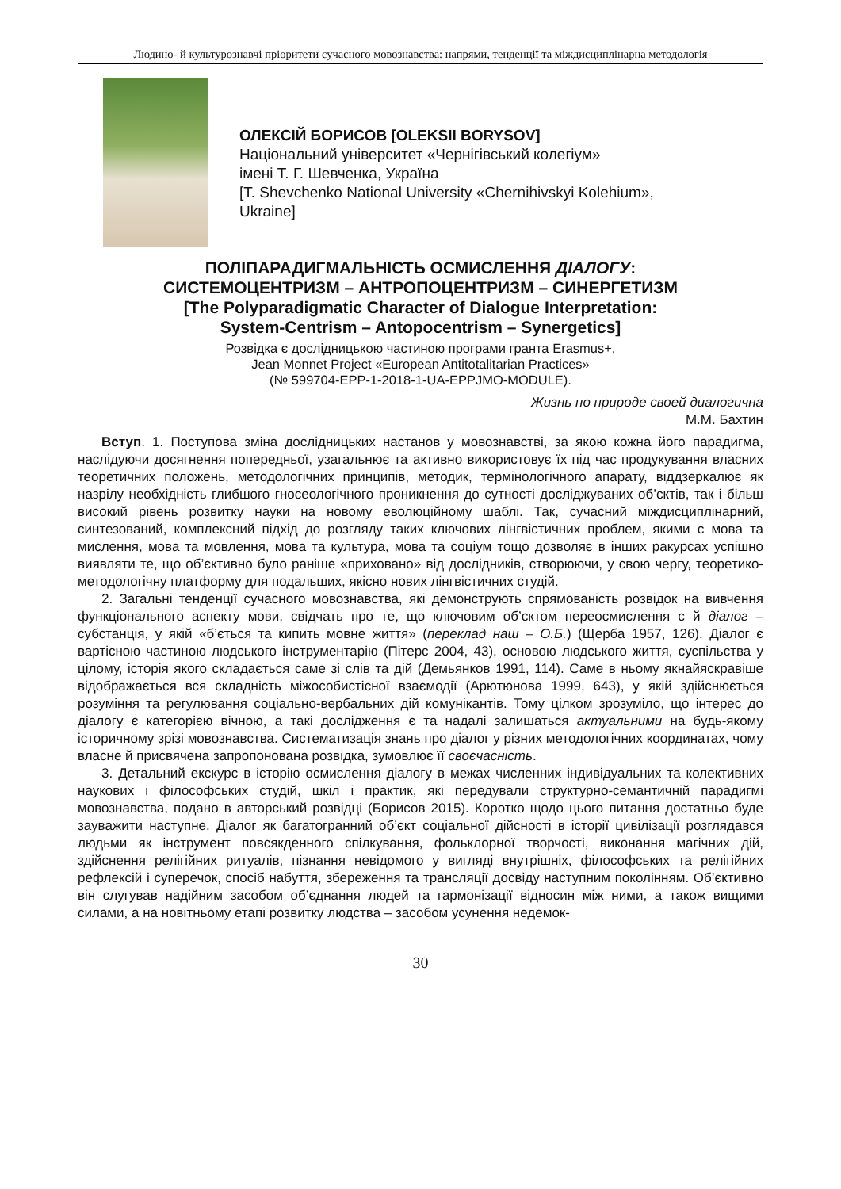Людино- й культурознавчі пріоритети сучасного мовознавства: напрями, тенденції та міждисциплінарна методологія
ОЛЕКСІЙ БОРИСОВ [OLEKSII BORYSOV]
Національний університет «Чернігівський колегіум»
імені Т. Г. Шевченка, Україна
[T. Shevchenko National University «Chernihivskyi Kolehium»,
Ukraine]
ПОЛІПАРАДИГМАЛЬНІСТЬ ОСМИСЛЕННЯ ДІАЛОГУ:
СИСТЕМОЦЕНТРИЗМ – АНТРОПОЦЕНТРИЗМ – СИНЕРГЕТИЗМ
[The Polyparadigmatic Character of Dialogue Interpretation:
System-Centrism – Antopocentrism – Synergetics]
Розвідка є дослідницькою частиною програми гранта Erasmus+,
Jean Monnet Project «European Antitotalitarian Practices»
(№ 599704-EPP-1-2018-1-UA-EPPJMO-MODULE).
Жизнь по природе своей диалогична
М.М. Бахтин
Вступ. 1. Поступова зміна дослідницьких настанов у мовознавстві, за якою кожна його парадигма, наслідуючи досягнення попередньої, узагальнює та активно використовує їх під час продукування власних теоретичних положень, методологічних принципів, методик, термінологічного апарату, віддзеркалює як назрілу необхідність глибшого гносеологічного проникнення до сутності досліджуваних об’єктів, так і більш високий рівень розвитку науки на новому еволюційному шаблі. Так, сучасний міждисциплінарний, синтезований, комплексний підхід до розгляду таких ключових лінгвістичних проблем, якими є мова та мислення, мова та мовлення, мова та культура, мова та соціум тощо дозволяє в інших ракурсах успішно виявляти те, що об’єктивно було раніше «приховано» від дослідників, створюючи, у свою чергу, теоретико-методологічну платформу для подальших, якісно нових лінгвістичних студій.
2. Загальні тенденції сучасного мовознавства, які демонструють спрямованість розвідок на вивчення функціонального аспекту мови, свідчать про те, що ключовим об’єктом переосмислення є й діалог – субстанція, у якій «б’ється та кипить мовне життя» (переклад наш – О.Б.) (Щерба 1957, 126). Діалог є вартісною частиною людського інструментарію (Пітерс 2004, 43), основою людського життя, суспільства у цілому, історія якого складається саме зі слів та дій (Демьянков 1991, 114). Саме в ньому якнайяскравіше відображається вся складність міжособистісної взаємодії (Арютюнова 1999, 643), у якій здійснюється розуміння та регулювання соціально-вербальних дій комунікантів. Тому цілком зрозуміло, що інтерес до діалогу є категорією вічною, а такі дослідження є та надалі залишаться актуальними на будь-якому історичному зрізі мовознавства. Систематизація знань про діалог у різних методологічних координатах, чому власне й присвячена запропонована розвідка, зумовлює її своєчасність.
3. Детальний екскурс в історію осмислення діалогу в межах численних індивідуальних та колективних наукових і філософських студій, шкіл і практик, які передували структурно-семантичній парадигмі мовознавства, подано в авторський розвідці (Борисов 2015). Коротко щодо цього питання достатньо буде зауважити наступне. Діалог як багатогранний об’єкт соціальної дійсності в історії цивілізації розглядався людьми як інструмент повсякденного спілкування, фольклорної творчості, виконання магічних дій, здійснення релігійних ритуалів, пізнання невідомого у вигляді внутрішніх, філософських та релігійних рефлексій і суперечок, спосіб набуття, збереження та трансляції досвіду наступним поколінням. Об’єктивно він слугував надійним засобом об’єднання людей та гармонізації відносин між ними, а також вищими силами, а на новітньому етапі розвитку людства – засобом усунення недемок-
30